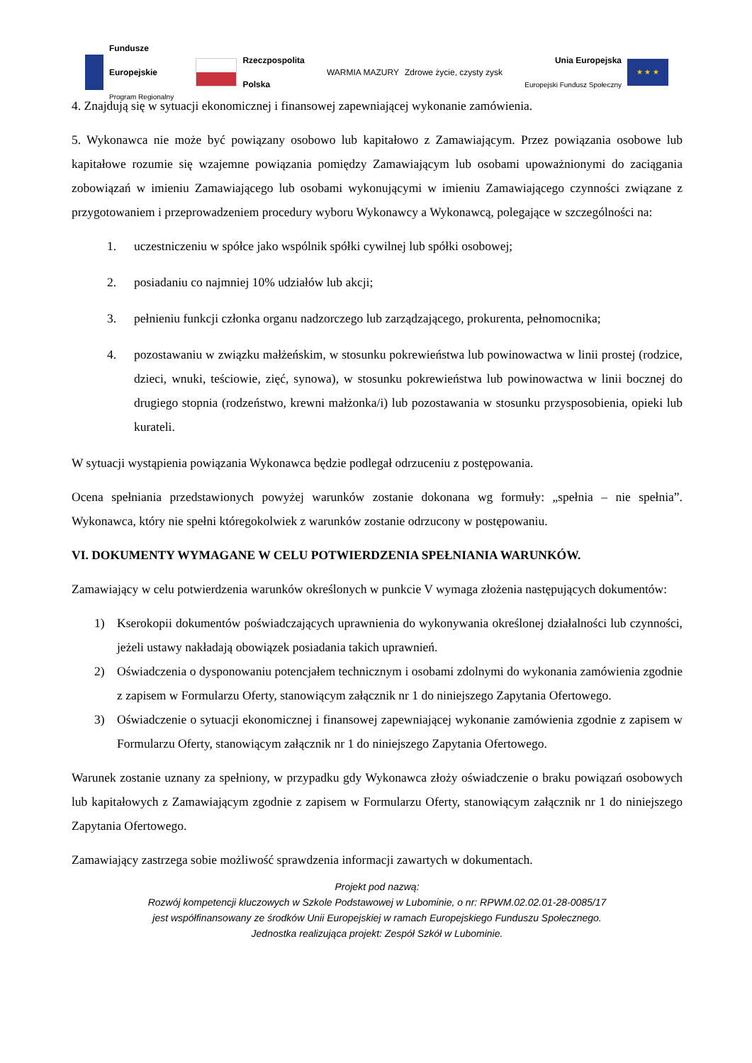Fundusze
Europejskie
Program Regionalny
Rzeczpospolita
Polska
WARMIA MAZURY Zdrowe życie, czysty zysk
Unia Europejska
Europejski Fundusz Społeczny
★ ★ ★
4. Znajdują się w sytuacji ekonomicznej i finansowej zapewniającej wykonanie zamówienia.
5. Wykonawca nie może być powiązany osobowo lub kapitałowo z Zamawiającym. Przez powiązania osobowe lub kapitałowe rozumie się wzajemne powiązania pomiędzy Zamawiającym lub osobami upoważnionymi do zaciągania zobowiązań w imieniu Zamawiającego lub osobami wykonującymi w imieniu Zamawiającego czynności związane z przygotowaniem i przeprowadzeniem procedury wyboru Wykonawcy a Wykonawcą, polegające w szczególności na:
1. uczestniczeniu w spółce jako wspólnik spółki cywilnej lub spółki osobowej;
2. posiadaniu co najmniej 10% udziałów lub akcji;
3. pełnieniu funkcji członka organu nadzorczego lub zarządzającego, prokurenta, pełnomocnika;
4. pozostawaniu w związku małżeńskim, w stosunku pokrewieństwa lub powinowactwa w linii prostej (rodzice, dzieci, wnuki, teściowie, zięć, synowa), w stosunku pokrewieństwa lub powinowactwa w linii bocznej do drugiego stopnia (rodzeństwo, krewni małżonka/i) lub pozostawania w stosunku przysposobienia, opieki lub kurateli.
W sytuacji wystąpienia powiązania Wykonawca będzie podlegał odrzuceniu z postępowania.
Ocena spełniania przedstawionych powyżej warunków zostanie dokonana wg formuły: „spełnia – nie spełnia”. Wykonawca, który nie spełni któregokolwiek z warunków zostanie odrzucony w postępowaniu.
VI. DOKUMENTY WYMAGANE W CELU POTWIERDZENIA SPEŁNIANIA WARUNKÓW.
Zamawiający w celu potwierdzenia warunków określonych w punkcie V wymaga złożenia następujących dokumentów:
1) Kserokopii dokumentów poświadczających uprawnienia do wykonywania określonej działalności lub czynności, jeżeli ustawy nakładają obowiązek posiadania takich uprawnień.
2) Oświadczenia o dysponowaniu potencjałem technicznym i osobami zdolnymi do wykonania zamówienia zgodnie z zapisem w Formularzu Oferty, stanowiącym załącznik nr 1 do niniejszego Zapytania Ofertowego.
3) Oświadczenie o sytuacji ekonomicznej i finansowej zapewniającej wykonanie zamówienia zgodnie z zapisem w Formularzu Oferty, stanowiącym załącznik nr 1 do niniejszego Zapytania Ofertowego.
Warunek zostanie uznany za spełniony, w przypadku gdy Wykonawca złoży oświadczenie o braku powiązań osobowych lub kapitałowych z Zamawiającym zgodnie z zapisem w Formularzu Oferty, stanowiącym załącznik nr 1 do niniejszego Zapytania Ofertowego.
Zamawiający zastrzega sobie możliwość sprawdzenia informacji zawartych w dokumentach.
Projekt pod nazwą:
Rozwój kompetencji kluczowych w Szkole Podstawowej w Lubominie, o nr: RPWM.02.02.01-28-0085/17
jest współfinansowany ze środków Unii Europejskiej w ramach Europejskiego Funduszu Społecznego.
Jednostka realizująca projekt: Zespół Szkół w Lubominie.